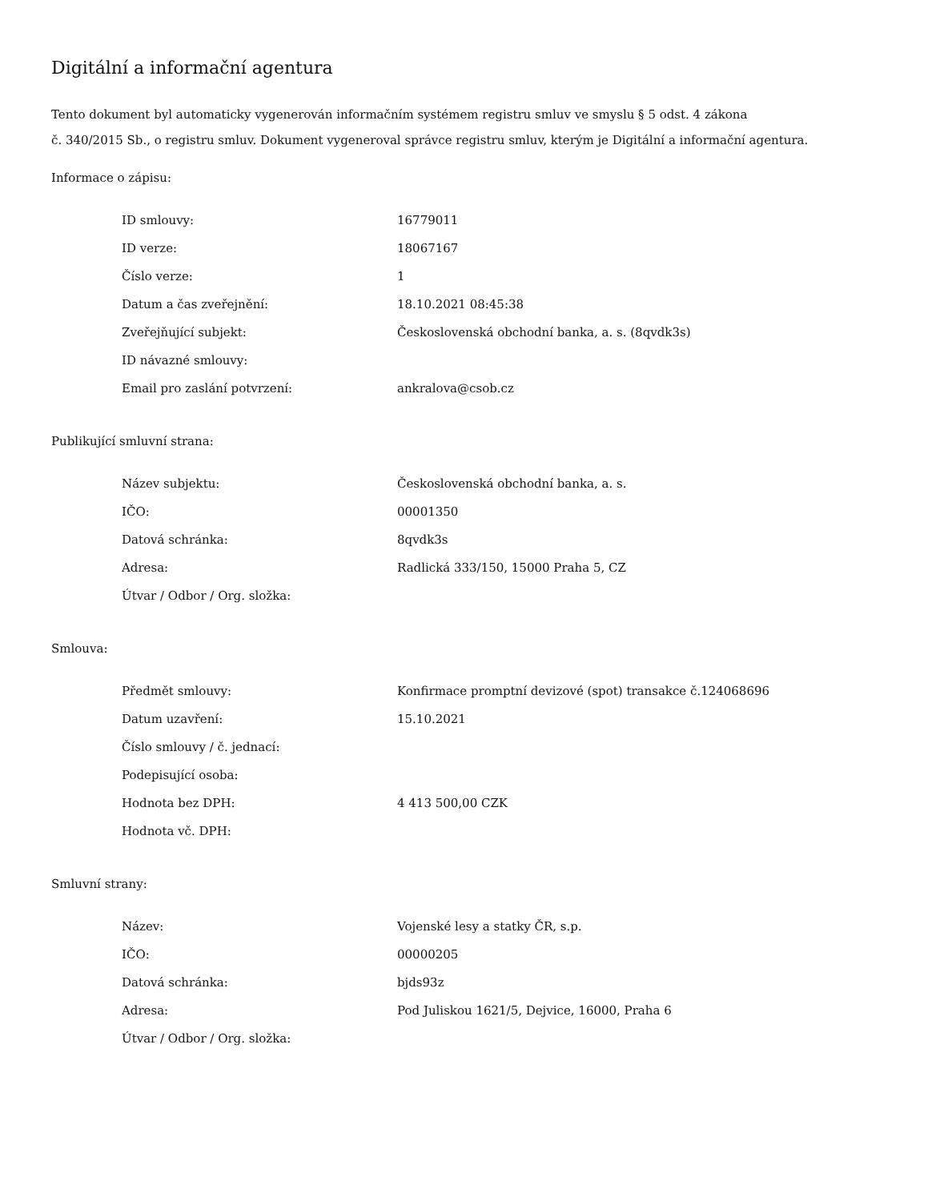Digitální a informační agentura
Tento dokument byl automaticky vygenerován informačním systémem registru smluv ve smyslu § 5 odst. 4 zákona
č. 340/2015 Sb., o registru smluv. Dokument vygeneroval správce registru smluv, kterým je Digitální a informační agentura.
Informace o zápisu:
| ID smlouvy: | 16779011 |
| ID verze: | 18067167 |
| Číslo verze: | 1 |
| Datum a čas zveřejnění: | 18.10.2021 08:45:38 |
| Zveřejňující subjekt: | Československá obchodní banka, a. s. (8qvdk3s) |
| ID návazné smlouvy: | |
| Email pro zaslání potvrzení: | ankralova@csob.cz |
Publikující smluvní strana:
| Název subjektu: | Československá obchodní banka, a. s. |
| IČO: | 00001350 |
| Datová schránka: | 8qvdk3s |
| Adresa: | Radlická 333/150, 15000 Praha 5, CZ |
| Útvar / Odbor / Org. složka: | |
Smlouva:
| Předmět smlouvy: | Konfirmace promptní devizové (spot) transakce č.124068696 |
| Datum uzavření: | 15.10.2021 |
| Číslo smlouvy / č. jednací: | |
| Podepisující osoba: | |
| Hodnota bez DPH: | 4 413 500,00 CZK |
| Hodnota vč. DPH: | |
Smluvní strany:
| Název: | Vojenské lesy a statky ČR, s.p. |
| IČO: | 00000205 |
| Datová schránka: | bjds93z |
| Adresa: | Pod Juliskou 1621/5, Dejvice, 16000, Praha 6 |
| Útvar / Odbor / Org. složka: | |